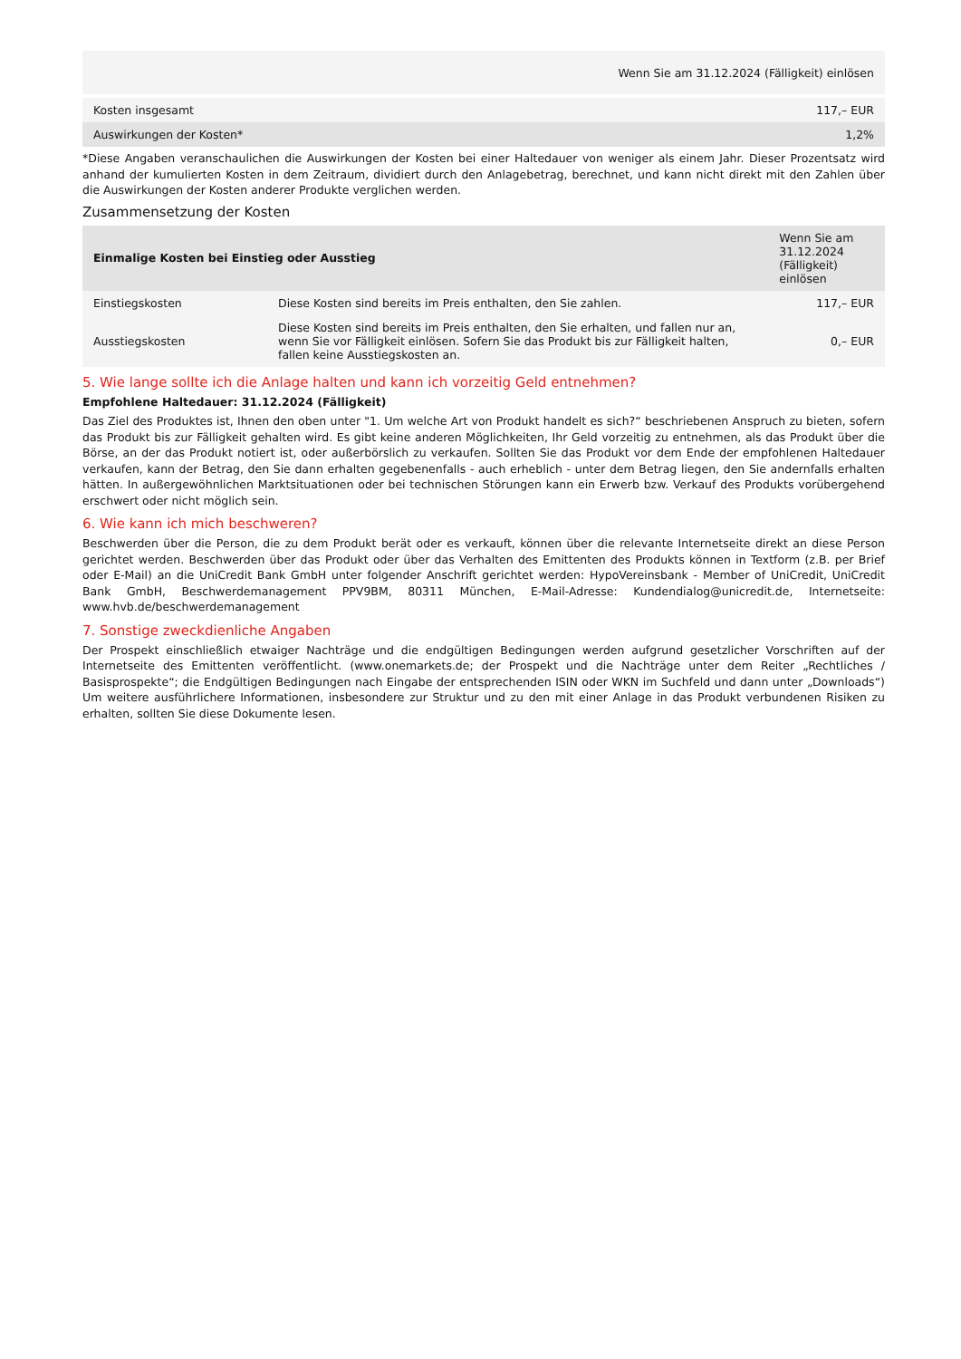| | Wenn Sie am 31.12.2024 (Fälligkeit) einlösen |
| Kosten insgesamt | 117,– EUR |
| Auswirkungen der Kosten* | 1,2% |
*Diese Angaben veranschaulichen die Auswirkungen der Kosten bei einer Haltedauer von weniger als einem Jahr. Dieser Prozentsatz wird anhand der kumulierten Kosten in dem Zeitraum, dividiert durch den Anlagebetrag, berechnet, und kann nicht direkt mit den Zahlen über die Auswirkungen der Kosten anderer Produkte verglichen werden.
Zusammensetzung der Kosten
| Einmalige Kosten bei Einstieg oder Ausstieg | | Wenn Sie am 31.12.2024 (Fälligkeit) einlösen |
| --- | --- | --- |
| Einstiegskosten | Diese Kosten sind bereits im Preis enthalten, den Sie zahlen. | 117,– EUR |
| Ausstiegskosten | Diese Kosten sind bereits im Preis enthalten, den Sie erhalten, und fallen nur an, wenn Sie vor Fälligkeit einlösen. Sofern Sie das Produkt bis zur Fälligkeit halten, fallen keine Ausstiegskosten an. | 0,– EUR |
5. Wie lange sollte ich die Anlage halten und kann ich vorzeitig Geld entnehmen?
Empfohlene Haltedauer: 31.12.2024 (Fälligkeit)
Das Ziel des Produktes ist, Ihnen den oben unter "1. Um welche Art von Produkt handelt es sich?“ beschriebenen Anspruch zu bieten, sofern das Produkt bis zur Fälligkeit gehalten wird. Es gibt keine anderen Möglichkeiten, Ihr Geld vorzeitig zu entnehmen, als das Produkt über die Börse, an der das Produkt notiert ist, oder außerbörslich zu verkaufen. Sollten Sie das Produkt vor dem Ende der empfohlenen Haltedauer verkaufen, kann der Betrag, den Sie dann erhalten gegebenenfalls - auch erheblich - unter dem Betrag liegen, den Sie andernfalls erhalten hätten. In außergewöhnlichen Marktsituationen oder bei technischen Störungen kann ein Erwerb bzw. Verkauf des Produkts vorübergehend erschwert oder nicht möglich sein.
6. Wie kann ich mich beschweren?
Beschwerden über die Person, die zu dem Produkt berät oder es verkauft, können über die relevante Internetseite direkt an diese Person gerichtet werden. Beschwerden über das Produkt oder über das Verhalten des Emittenten des Produkts können in Textform (z.B. per Brief oder E-Mail) an die UniCredit Bank GmbH unter folgender Anschrift gerichtet werden: HypoVereinsbank - Member of UniCredit, UniCredit Bank GmbH, Beschwerdemanagement PPV9BM, 80311 München, E-Mail-Adresse: Kundendialog@unicredit.de, Internetseite: www.hvb.de/beschwerdemanagement
7. Sonstige zweckdienliche Angaben
Der Prospekt einschließlich etwaiger Nachträge und die endgültigen Bedingungen werden aufgrund gesetzlicher Vorschriften auf der Internetseite des Emittenten veröffentlicht. (www.onemarkets.de; der Prospekt und die Nachträge unter dem Reiter „Rechtliches / Basisprospekte“; die Endgültigen Bedingungen nach Eingabe der entsprechenden ISIN oder WKN im Suchfeld und dann unter „Downloads“) Um weitere ausführlichere Informationen, insbesondere zur Struktur und zu den mit einer Anlage in das Produkt verbundenen Risiken zu erhalten, sollten Sie diese Dokumente lesen.